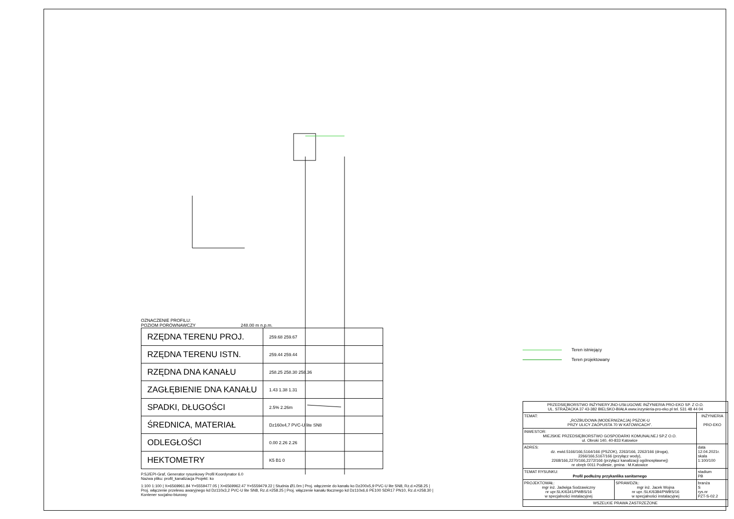OZNACZENIE PROFILU:
POZIOM PORÓWNAWCZY 248.00 m n.p.m.
| RZĘDNA TERENU PROJ. | 259.68 259.67 |
| RZĘDNA TERENU ISTN. | 259.44 259.44 |
| RZĘDNA DNA KANAŁU | 258.25 258.30 258.36 |
| ZAGŁĘBIENIE DNA KANAŁU | 1.43 1.38 1.31 |
| SPADKI, DŁUGOŚCI | 2.5% 2.26m |
| ŚREDNICA, MATERIAŁ | Dz160x4,7 PVC-U lite SN8 |
| ODLEGŁOŚCI | 0.00 2.26 2.26 |
| HEKTOMETRY | K5 B1 0 |
P.SJ/EPI-Graf, Generator rysunkowy Profil Koordynator 6.0
Nazwa pliku: profil_kanalizacja Projekt: ko
1:100 1:100 | X=6569961.84 Y=5559477.05 | X=6569962.47 Y=5559479.22 | Studnia Ø1.0m | Proj. włączenie do kanału ko Dz200x5,9 PVC-U lite SN8, Rz.d.=258.25 | Proj. włączenie przelewu awaryjnego kd Dz110x3,2 PVC-U lite SN8, Rz.d.=258.25 | Proj. włączenie kanału tłocznego kd Dz110x6,6 PE100 SDR17 PN10, Rz.d.=258.30 | Kontener socjalno-biurowy
Teren istniejący
Teren projektowany
| PRZEDSIĘBIORSTWO INŻYNIERYJNO-USŁUGOWE INŻYNIERIA PRO-EKO SP. Z O.O. UL. STRAŻACKA 37 43-382 BIELSKO-BIAŁA www.inzynieria-pro-eko.pl tel. 531 48 44 04 | | |
| TEMAT: „ROZBUDOWA (MODERNIZACJA) PSZOK-U PRZY ULICY ZAOPUSTA 70 W KATOWICACH”. | | INŻYNIERIA PRO-EKO |
| INWESTOR: MIEJSKIE PRZEDSIĘBIORSTWO GOSPODARKI KOMUNALNEJ SP.Z O.O. ul. Obroki 140, 40-833 Katowice | | |
| ADRES: dz. ewid.5166/166,5164/166 (PSZOK), 2263/166, 2262/166 (droga), 2266/166,5167/166 (przyłącz wody), 2268/166,2270/166,2272/166 (przyłącz kanalizacji ogólnospławnej) nr obręb 0011 Podlesie, gmina : M.Katowice | | data 12.04.2021r. skala 1:100/100 |
| TEMAT RYSUNKU: Profil podłużny przykanlika sanitarnego | | stadium PB |
| PROJEKTOWAŁ: mgr inż. Jadwiga Sodzawiczny nr upr.SLK/6341/PWBS/16 w specjalności instalacyjnej | SPRAWDZIŁ: mgr inż. Jacek Wojna nr upr.:SLK/6384/PWBS/16 w specjalności instalacyjnej | branża S rys.nr PZT-S-02.2 |
| WSZELKIE PRAWA ZASTRZEŻONE | | |